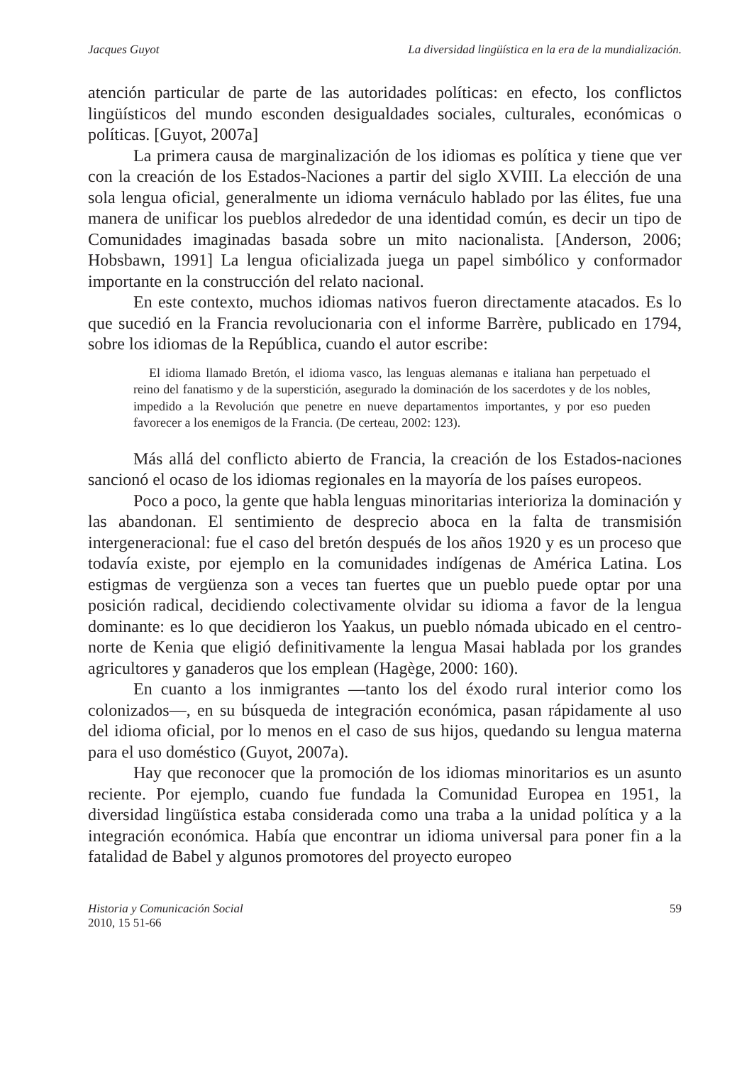Jacques Guyot La diversidad lingüística en la era de la mundialización.
atención particular de parte de las autoridades políticas: en efecto, los conflictos lingüísticos del mundo esconden desigualdades sociales, culturales, económicas o políticas. [Guyot, 2007a]
La primera causa de marginalización de los idiomas es política y tiene que ver con la creación de los Estados-Naciones a partir del siglo XVIII. La elección de una sola lengua oficial, generalmente un idioma vernáculo hablado por las élites, fue una manera de unificar los pueblos alrededor de una identidad común, es decir un tipo de Comunidades imaginadas basada sobre un mito nacionalista. [Anderson, 2006; Hobsbawn, 1991] La lengua oficializada juega un papel simbólico y conformador importante en la construcción del relato nacional.
En este contexto, muchos idiomas nativos fueron directamente atacados. Es lo que sucedió en la Francia revolucionaria con el informe Barrère, publicado en 1794, sobre los idiomas de la República, cuando el autor escribe:
El idioma llamado Bretón, el idioma vasco, las lenguas alemanas e italiana han perpetuado el reino del fanatismo y de la superstición, asegurado la dominación de los sacerdotes y de los nobles, impedido a la Revolución que penetre en nueve departamentos importantes, y por eso pueden favorecer a los enemigos de la Francia. (De certeau, 2002: 123).
Más allá del conflicto abierto de Francia, la creación de los Estados-naciones sancionó el ocaso de los idiomas regionales en la mayoría de los países europeos.
Poco a poco, la gente que habla lenguas minoritarias interioriza la dominación y las abandonan. El sentimiento de desprecio aboca en la falta de transmisión intergeneracional: fue el caso del bretón después de los años 1920 y es un proceso que todavía existe, por ejemplo en la comunidades indígenas de América Latina. Los estigmas de vergüenza son a veces tan fuertes que un pueblo puede optar por una posición radical, decidiendo colectivamente olvidar su idioma a favor de la lengua dominante: es lo que decidieron los Yaakus, un pueblo nómada ubicado en el centro-norte de Kenia que eligió definitivamente la lengua Masai hablada por los grandes agricultores y ganaderos que los emplean (Hagège, 2000: 160).
En cuanto a los inmigrantes —tanto los del éxodo rural interior como los colonizados—, en su búsqueda de integración económica, pasan rápidamente al uso del idioma oficial, por lo menos en el caso de sus hijos, quedando su lengua materna para el uso doméstico (Guyot, 2007a).
Hay que reconocer que la promoción de los idiomas minoritarios es un asunto reciente. Por ejemplo, cuando fue fundada la Comunidad Europea en 1951, la diversidad lingüística estaba considerada como una traba a la unidad política y a la integración económica. Había que encontrar un idioma universal para poner fin a la fatalidad de Babel y algunos promotores del proyecto europeo
Historia y Comunicación Social
2010, 15 51-66 59